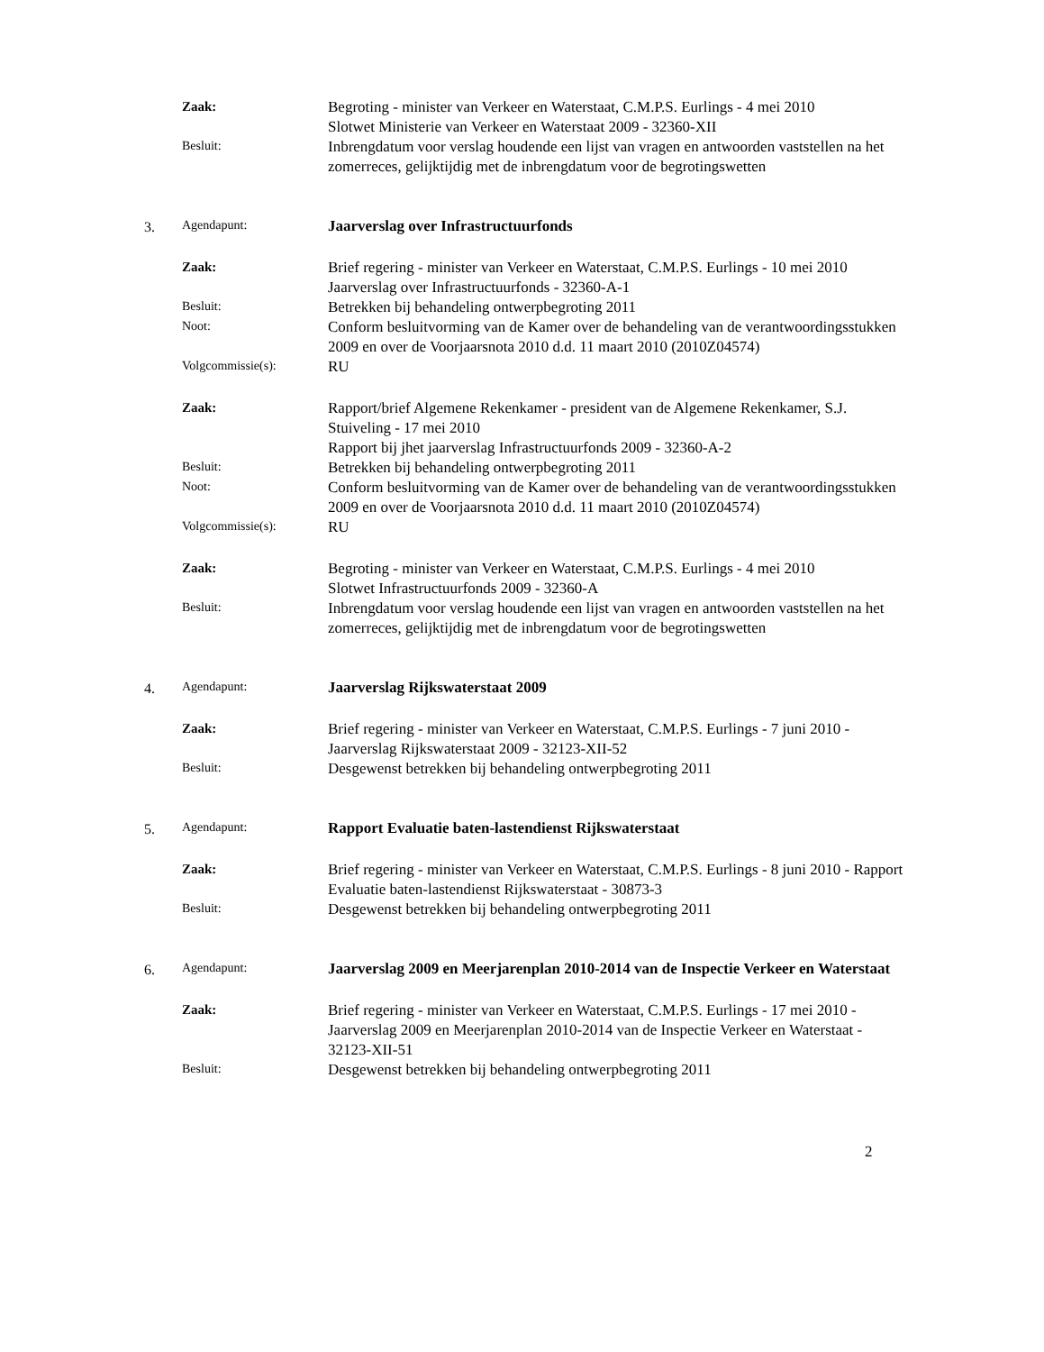Zaak:
Begroting - minister van Verkeer en Waterstaat, C.M.P.S. Eurlings - 4 mei 2010
Slotwet Ministerie van Verkeer en Waterstaat 2009 - 32360-XII
Besluit:
Inbrengdatum voor verslag houdende een lijst van vragen en antwoorden vaststellen na het zomerreces, gelijktijdig met de inbrengdatum voor de begrotingswetten
3. Agendapunt:
Jaarverslag over Infrastructuurfonds
Zaak:
Brief regering - minister van Verkeer en Waterstaat, C.M.P.S. Eurlings - 10 mei 2010
Jaarverslag over Infrastructuurfonds - 32360-A-1
Besluit:
Betrekken bij behandeling ontwerpbegroting 2011
Noot:
Conform besluitvorming van de Kamer over de behandeling van de verantwoordingsstukken 2009 en over de Voorjaarsnota 2010 d.d. 11 maart 2010 (2010Z04574)
Volgcommissie(s):
RU
Zaak:
Rapport/brief Algemene Rekenkamer - president van de Algemene Rekenkamer, S.J. Stuiveling - 17 mei 2010
Rapport bij jhet jaarverslag Infrastructuurfonds 2009 - 32360-A-2
Besluit:
Betrekken bij behandeling ontwerpbegroting 2011
Noot:
Conform besluitvorming van de Kamer over de behandeling van de verantwoordingsstukken 2009 en over de Voorjaarsnota 2010 d.d. 11 maart 2010 (2010Z04574)
Volgcommissie(s):
RU
Zaak:
Begroting - minister van Verkeer en Waterstaat, C.M.P.S. Eurlings - 4 mei 2010
Slotwet Infrastructuurfonds 2009 - 32360-A
Besluit:
Inbrengdatum voor verslag houdende een lijst van vragen en antwoorden vaststellen na het zomerreces, gelijktijdig met de inbrengdatum voor de begrotingswetten
4. Agendapunt:
Jaarverslag Rijkswaterstaat 2009
Zaak:
Brief regering - minister van Verkeer en Waterstaat, C.M.P.S. Eurlings - 7 juni 2010 - Jaarverslag Rijkswaterstaat 2009 - 32123-XII-52
Besluit:
Desgewenst betrekken bij behandeling ontwerpbegroting 2011
5. Agendapunt:
Rapport Evaluatie baten-lastendienst Rijkswaterstaat
Zaak:
Brief regering - minister van Verkeer en Waterstaat, C.M.P.S. Eurlings - 8 juni 2010 - Rapport Evaluatie baten-lastendienst Rijkswaterstaat - 30873-3
Besluit:
Desgewenst betrekken bij behandeling ontwerpbegroting 2011
6. Agendapunt:
Jaarverslag 2009 en Meerjarenplan 2010-2014 van de Inspectie Verkeer en Waterstaat
Zaak:
Brief regering - minister van Verkeer en Waterstaat, C.M.P.S. Eurlings - 17 mei 2010 - Jaarverslag 2009 en Meerjarenplan 2010-2014 van de Inspectie Verkeer en Waterstaat - 32123-XII-51
Besluit:
Desgewenst betrekken bij behandeling ontwerpbegroting 2011
2